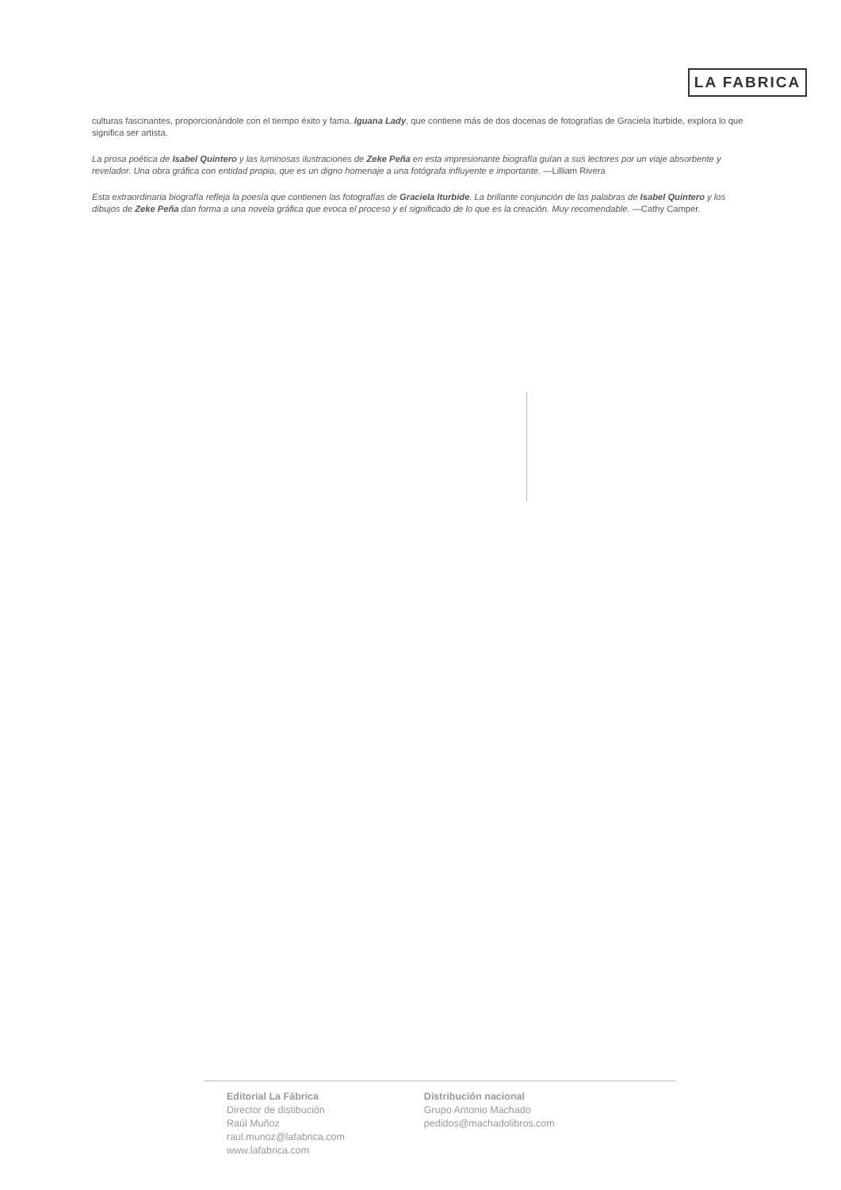LA FABRICA
culturas fascinantes, proporcionándole con el tiempo éxito y fama. Iguana Lady, que contiene más de dos docenas de fotografías de Graciela Iturbide, explora lo que significa ser artista.
La prosa poética de Isabel Quintero y las luminosas ilustraciones de Zeke Peña en esta impresionante biografía guían a sus lectores por un viaje absorbente y revelador. Una obra gráfica con entidad propia, que es un digno homenaje a una fotógrafa influyente e importante. —Lilliam Rivera
Esta extraordinaria biografía refleja la poesía que contienen las fotografías de Graciela Iturbide. La brillante conjunción de las palabras de Isabel Quintero y los dibujos de Zeke Peña dan forma a una novela gráfica que evoca el proceso y el significado de lo que es la creación. Muy recomendable. —Cathy Camper.
Editorial La Fábrica
Director de distibución
Raúl Muñoz
raul.munoz@lafabrica.com
www.lafabrica.com
Distribución nacional
Grupo Antonio Machado
pedidos@machadolibros.com